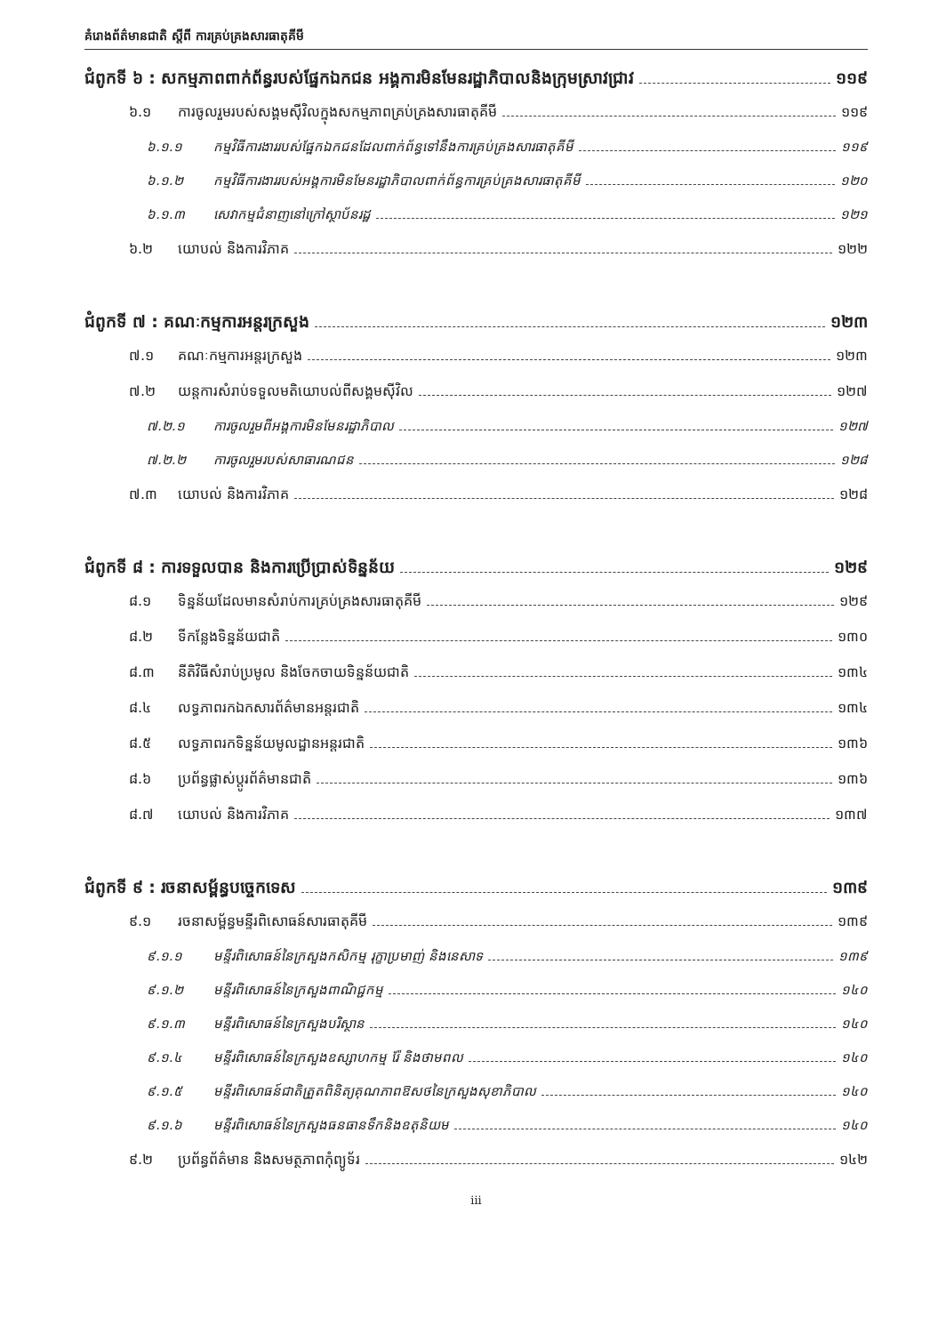គំរោងព័ត៌មានជាតិ ស្តីពី ការគ្រប់គ្រងសារធាតុគីមី
ជំពូកទី ៦ : សកម្មភាពពាក់ព័ន្ធរបស់ផ្នែកឯកជន អង្គការមិនមែនរដ្ឋាភិបាលនិងក្រុមស្រាវជ្រាវ ១១៩
៦.១ ការចូលរួមរបស់សង្គមស៊ីវិលក្នុងសកម្មភាពគ្រប់គ្រងសារធាតុគីមី ១១៩
៦.១.១ កម្មវិធីការងាររបស់ផ្នែកឯកជនដែលពាក់ព័ន្ធទៅនឹងការគ្រប់គ្រងសារធាតុគីមី ១១៩
៦.១.២ កម្មវិធីការងាររបស់អង្គការមិនមែនរដ្ឋាភិបាលពាក់ព័ន្ធការគ្រប់គ្រងសារធាតុគីមី ១២០
៦.១.៣ សេវាកម្មជំនាញនៅក្រៅស្ថាប័នរដ្ឋ ១២១
៦.២ យោបល់ និងការវិភាគ ១២២
ជំពូកទី ៧ : គណៈកម្មការអន្តរក្រសួង ១២៣
៧.១ គណៈកម្មការអន្តរក្រសួង ១២៣
៧.២ យន្តការសំរាប់ទទួលមតិយោបល់ពីសង្គមស៊ីវិល ១២៧
៧.២.១ ការចូលរួមពីអង្គការមិនមែនរដ្ឋាភិបាល ១២៧
៧.២.២ ការចូលរួមរបស់សាធារណជន ១២៨
៧.៣ យោបល់ និងការវិភាគ ១២៨
ជំពូកទី ៨ : ការទទួលបាន និងការប្រើប្រាស់ទិន្នន័យ ១២៩
៨.១ ទិន្នន័យដែលមានសំរាប់ការគ្រប់គ្រងសារធាតុគីមី ១២៩
៨.២ ទីកន្លែងទិន្នន័យជាតិ ១៣០
៨.៣ នីតិវិធីសំរាប់ប្រមូល និងចែកចាយទិន្នន័យជាតិ ១៣៤
៨.៤ លទ្ធភាពរកឯកសារព័ត៌មានអន្តរជាតិ ១៣៤
៨.៥ លទ្ធភាពរកទិន្នន័យមូលដ្ឋានអន្តរជាតិ ១៣៦
៨.៦ ប្រព័ន្ធផ្លាស់ប្តូរព័ត៌មានជាតិ ១៣៦
៨.៧ យោបល់ និងការវិភាគ ១៣៧
ជំពូកទី ៩ : រចនាសម្ព័ន្ធបច្ចេកទេស ១៣៩
៩.១ រចនាសម្ព័ន្ធមន្ទីរពិសោធន៍សារធាតុគីមី ១៣៩
៩.១.១ មន្ទីរពិសោធន៍នៃក្រសួងកសិកម្ម រុក្ខាប្រមាញ់ និងនេសាទ ១៣៩
៩.១.២ មន្ទីរពិសោធន៍នៃក្រសួងពាណិជ្ជកម្ម ១៤០
៩.១.៣ មន្ទីរពិសោធន៍នៃក្រសួងបរិស្ថាន ១៤០
៩.១.៤ មន្ទីរពិសោធន៍នៃក្រសួងឧស្សាហកម្ម រ៉ែ និងថាមពល ១៤០
៩.១.៥ មន្ទីរពិសោធន៍ជាតិត្រួតពិនិត្យគុណភាពឱសថនៃក្រសួងសុខាភិបាល ១៤០
៩.១.៦ មន្ទីរពិសោធន៍នៃក្រសួងធនធានទឹកនិងឧតុនិយម ១៤០
៩.២ ប្រព័ន្ធព័ត៌មាន និងសមត្ថភាពកុំព្យូទ័រ ១៤២
iii